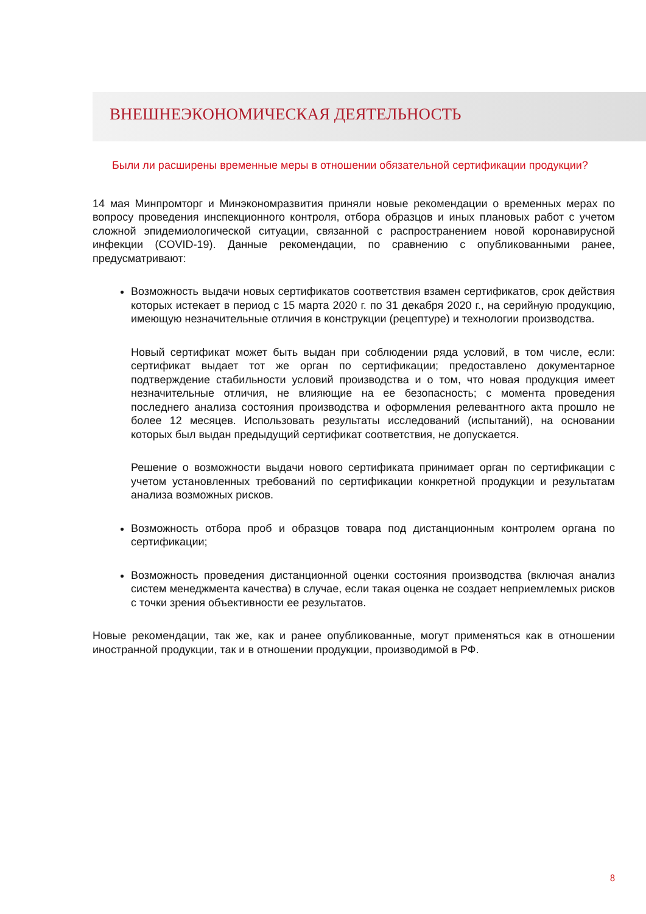ВНЕШНЕЭКОНОМИЧЕСКАЯ ДЕЯТЕЛЬНОСТЬ
Были ли расширены временные меры в отношении обязательной сертификации продукции?
14 мая Минпромторг и Минэкономразвития приняли новые рекомендации о временных мерах по вопросу проведения инспекционного контроля, отбора образцов и иных плановых работ с учетом сложной эпидемиологической ситуации, связанной с распространением новой коронавирусной инфекции (COVID-19). Данные рекомендации, по сравнению с опубликованными ранее, предусматривают:
Возможность выдачи новых сертификатов соответствия взамен сертификатов, срок действия которых истекает в период с 15 марта 2020 г. по 31 декабря 2020 г., на серийную продукцию, имеющую незначительные отличия в конструкции (рецептуре) и технологии производства.
Новый сертификат может быть выдан при соблюдении ряда условий, в том числе, если: сертификат выдает тот же орган по сертификации; предоставлено документарное подтверждение стабильности условий производства и о том, что новая продукция имеет незначительные отличия, не влияющие на ее безопасность; с момента проведения последнего анализа состояния производства и оформления релевантного акта прошло не более 12 месяцев. Использовать результаты исследований (испытаний), на основании которых был выдан предыдущий сертификат соответствия, не допускается.
Решение о возможности выдачи нового сертификата принимает орган по сертификации с учетом установленных требований по сертификации конкретной продукции и результатам анализа возможных рисков.
Возможность отбора проб и образцов товара под дистанционным контролем органа по сертификации;
Возможность проведения дистанционной оценки состояния производства (включая анализ систем менеджмента качества) в случае, если такая оценка не создает неприемлемых рисков с точки зрения объективности ее результатов.
Новые рекомендации, так же, как и ранее опубликованные, могут применяться как в отношении иностранной продукции, так и в отношении продукции, производимой в РФ.
8